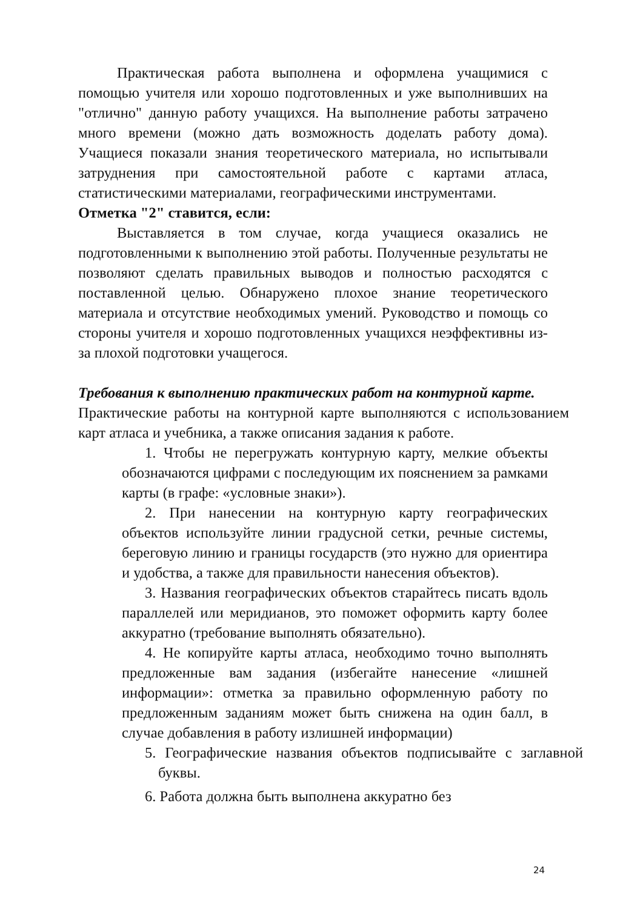Практическая работа выполнена и оформлена учащимися с помощью учителя или хорошо подготовленных и уже выполнивших на "отлично" данную работу учащихся. На выполнение работы затрачено много времени (можно дать возможность доделать работу дома). Учащиеся показали знания теоретического материала, но испытывали затруднения при самостоятельной работе с картами атласа, статистическими материалами, географическими инструментами.
Отметка "2" ставится, если:
Выставляется в том случае, когда учащиеся оказались не подготовленными к выполнению этой работы. Полученные результаты не позволяют сделать правильных выводов и полностью расходятся с поставленной целью. Обнаружено плохое знание теоретического материала и отсутствие необходимых умений. Руководство и помощь со стороны учителя и хорошо подготовленных учащихся неэффективны из-за плохой подготовки учащегося.
Требования к выполнению практических работ на контурной карте.
Практические работы на контурной карте выполняются с использованием карт атласа и учебника, а также описания задания к работе.
1. Чтобы не перегружать контурную карту, мелкие объекты обозначаются цифрами с последующим их пояснением за рамками карты (в графе: «условные знаки»).
2. При нанесении на контурную карту географических объектов используйте линии градусной сетки, речные системы, береговую линию и границы государств (это нужно для ориентира и удобства, а также для правильности нанесения объектов).
3. Названия географических объектов старайтесь писать вдоль параллелей или меридианов, это поможет оформить карту более аккуратно (требование выполнять обязательно).
4. Не копируйте карты атласа, необходимо точно выполнять предложенные вам задания (избегайте нанесение «лишней информации»: отметка за правильно оформленную работу по предложенным заданиям может быть снижена на один балл, в случае добавления в работу излишней информации)
5. Географические названия объектов подписывайте с заглавной буквы.
6. Работа должна быть выполнена аккуратно без
24